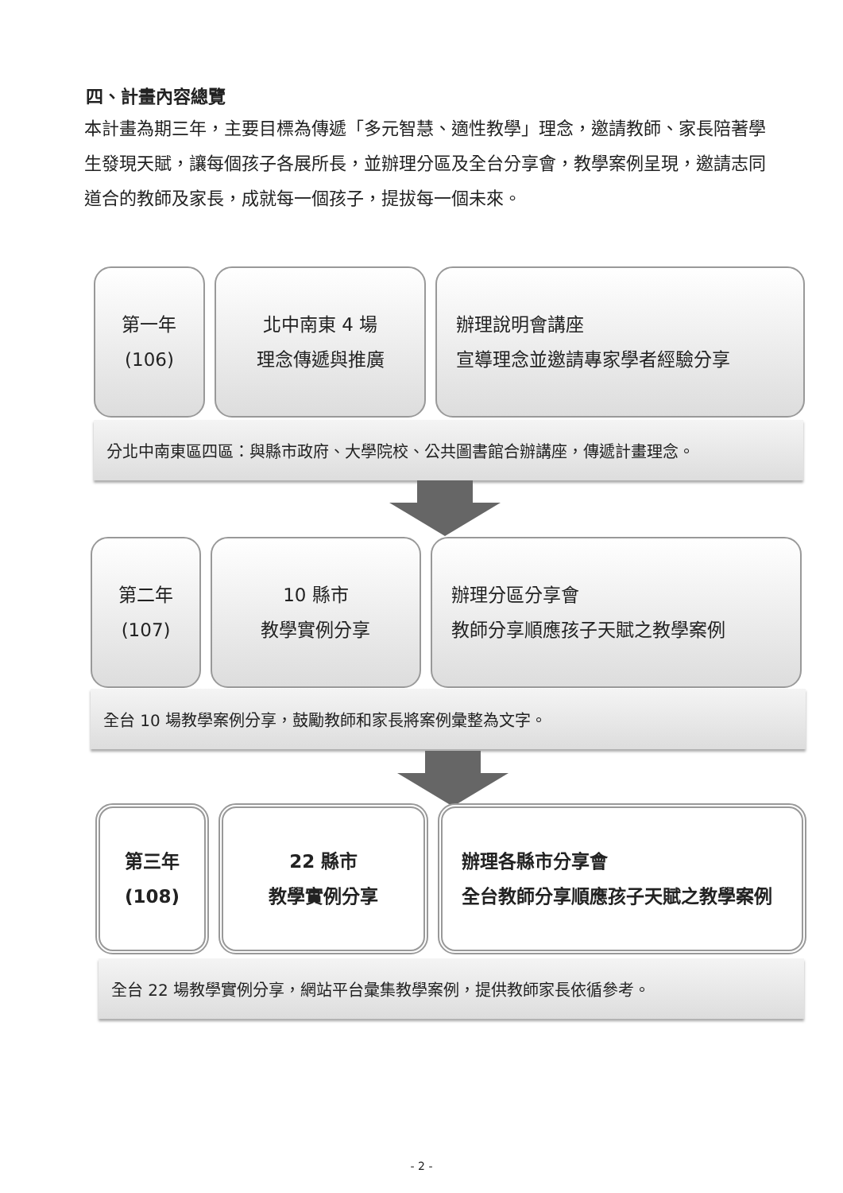四、計畫內容總覽
本計畫為期三年，主要目標為傳遞「多元智慧、適性教學」理念，邀請教師、家長陪著學生發現天賦，讓每個孩子各展所長，並辦理分區及全台分享會，教學案例呈現，邀請志同道合的教師及家長，成就每一個孩子，提拔每一個未來。
第一年
(106)
北中南東 4 場
理念傳遞與推廣
辦理說明會講座
宣導理念並邀請專家學者經驗分享
分北中南東區四區：與縣市政府、大學院校、公共圖書館合辦講座，傳遞計畫理念。
第二年
(107)
10 縣市
教學實例分享
辦理分區分享會
教師分享順應孩子天賦之教學案例
全台 10 場教學案例分享，鼓勵教師和家長將案例彙整為文字。
第三年
(108)
22 縣市
教學實例分享
辦理各縣市分享會
全台教師分享順應孩子天賦之教學案例
全台 22 場教學實例分享，網站平台彙集教學案例，提供教師家長依循參考。
- 2 -